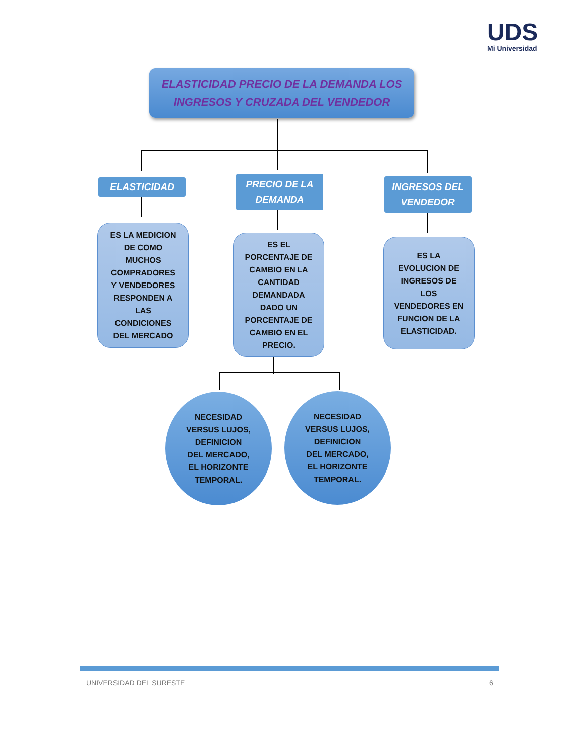UDS
Mi Universidad
ELASTICIDAD PRECIO DE LA DEMANDA LOS
INGRESOS Y CRUZADA DEL VENDEDOR
ELASTICIDAD
PRECIO DE LA
DEMANDA
INGRESOS DEL
VENDEDOR
ES LA MEDICION
DE COMO
MUCHOS
COMPRADORES
Y VENDEDORES
RESPONDEN A
LAS
CONDICIONES
DEL MERCADO
ES EL
PORCENTAJE DE
CAMBIO EN LA
CANTIDAD
DEMANDADA
DADO UN
PORCENTAJE DE
CAMBIO EN EL
PRECIO.
ES LA
EVOLUCION DE
INGRESOS DE
LOS
VENDEDORES EN
FUNCION DE LA
ELASTICIDAD.
NECESIDAD
VERSUS LUJOS,
DEFINICION
DEL MERCADO,
EL HORIZONTE
TEMPORAL.
NECESIDAD
VERSUS LUJOS,
DEFINICION
DEL MERCADO,
EL HORIZONTE
TEMPORAL.
UNIVERSIDAD DEL SURESTE 6